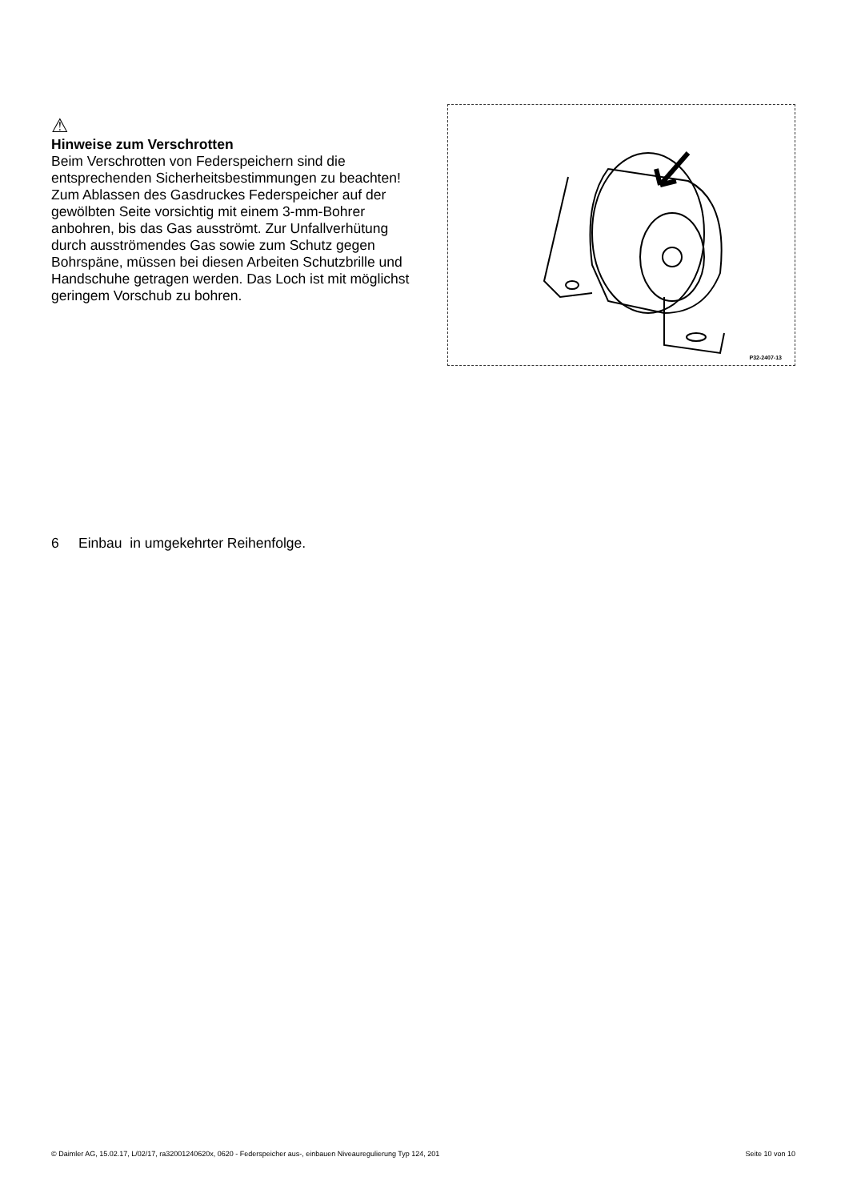⚠
Hinweise zum Verschrotten
Beim Verschrotten von Federspeichern sind die entsprechenden Sicherheitsbestimmungen zu beachten!
Zum Ablassen des Gasdruckes Federspeicher auf der gewölbten Seite vorsichtig mit einem 3-mm-Bohrer anbohren, bis das Gas ausströmt. Zur Unfallverhütung durch ausströmendes Gas sowie zum Schutz gegen Bohrspäne, müssen bei diesen Arbeiten Schutzbrille und Handschuhe getragen werden. Das Loch ist mit möglichst geringem Vorschub zu bohren.
P32-2407-13
6 Einbau in umgekehrter Reihenfolge.
© Daimler AG, 15.02.17, L/02/17, ra32001240620x, 0620 - Federspeicher aus-, einbauen Niveauregulierung Typ 124, 201 Seite 10 von 10